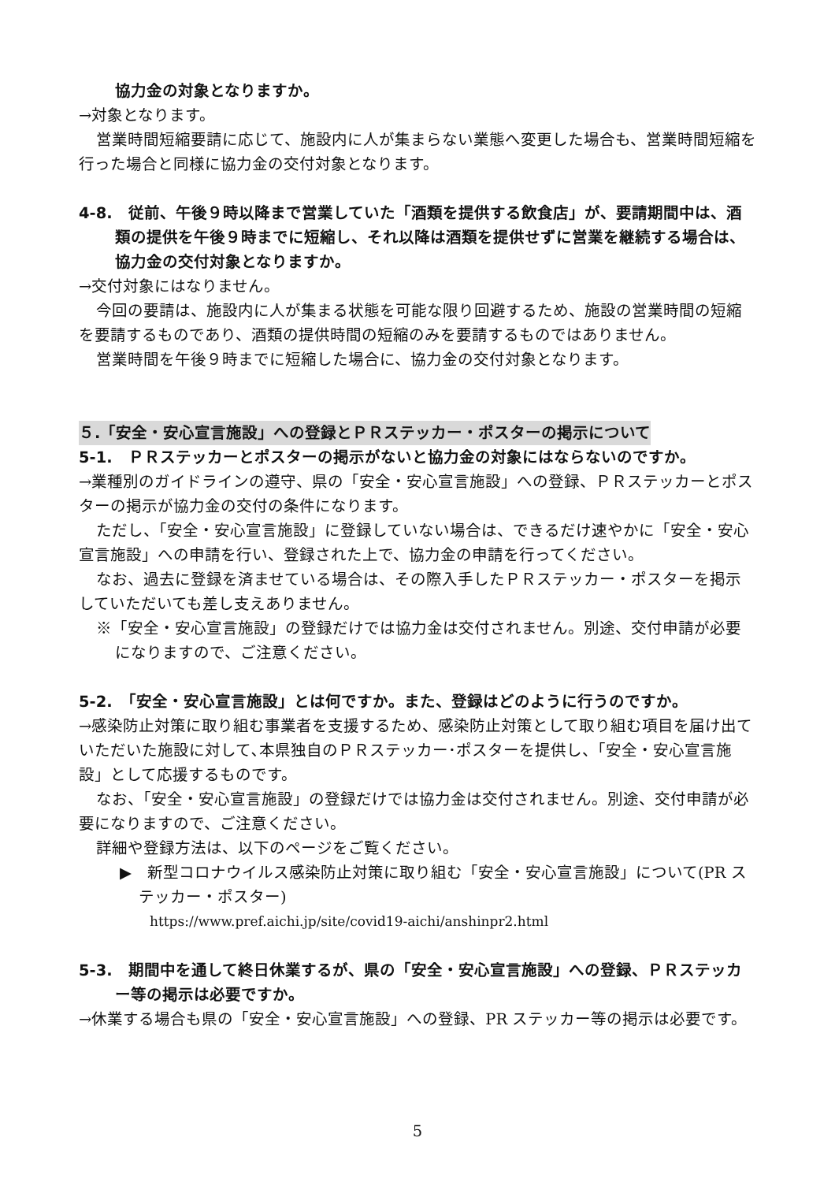協力金の対象となりますか。
→対象となります。
営業時間短縮要請に応じて、施設内に人が集まらない業態へ変更した場合も、営業時間短縮を行った場合と同様に協力金の交付対象となります。
4-8.　従前、午後９時以降まで営業していた「酒類を提供する飲食店」が、要請期間中は、酒類の提供を午後９時までに短縮し、それ以降は酒類を提供せずに営業を継続する場合は、協力金の交付対象となりますか。
→交付対象にはなりません。
今回の要請は、施設内に人が集まる状態を可能な限り回避するため、施設の営業時間の短縮を要請するものであり、酒類の提供時間の短縮のみを要請するものではありません。
営業時間を午後９時までに短縮した場合に、協力金の交付対象となります。
５.「安全・安心宣言施設」への登録とＰＲステッカー・ポスターの掲示について
5-1.　ＰＲステッカーとポスターの掲示がないと協力金の対象にはならないのですか。
→業種別のガイドラインの遵守、県の「安全・安心宣言施設」への登録、ＰＲステッカーとポスターの掲示が協力金の交付の条件になります。
ただし、「安全・安心宣言施設」に登録していない場合は、できるだけ速やかに「安全・安心宣言施設」への申請を行い、登録された上で、協力金の申請を行ってください。
なお、過去に登録を済ませている場合は、その際入手したＰＲステッカー・ポスターを掲示していただいても差し支えありません。
※「安全・安心宣言施設」の登録だけでは協力金は交付されません。別途、交付申請が必要になりますので、ご注意ください。
5-2.　「安全・安心宣言施設」とは何ですか。また、登録はどのように行うのですか。
→感染防止対策に取り組む事業者を支援するため、感染防止対策として取り組む項目を届け出ていただいた施設に対して､本県独自のＰＲステッカー･ポスターを提供し、「安全・安心宣言施設」として応援するものです。
なお、「安全・安心宣言施設」の登録だけでは協力金は交付されません。別途、交付申請が必要になりますので、ご注意ください。
詳細や登録方法は、以下のページをご覧ください。
▶　新型コロナウイルス感染防止対策に取り組む「安全・安心宣言施設」について(PR ステッカー・ポスター)
https://www.pref.aichi.jp/site/covid19-aichi/anshinpr2.html
5-3.　期間中を通して終日休業するが、県の「安全・安心宣言施設」への登録、ＰＲステッカー等の掲示は必要ですか。
→休業する場合も県の「安全・安心宣言施設」への登録、PR ステッカー等の掲示は必要です。
5